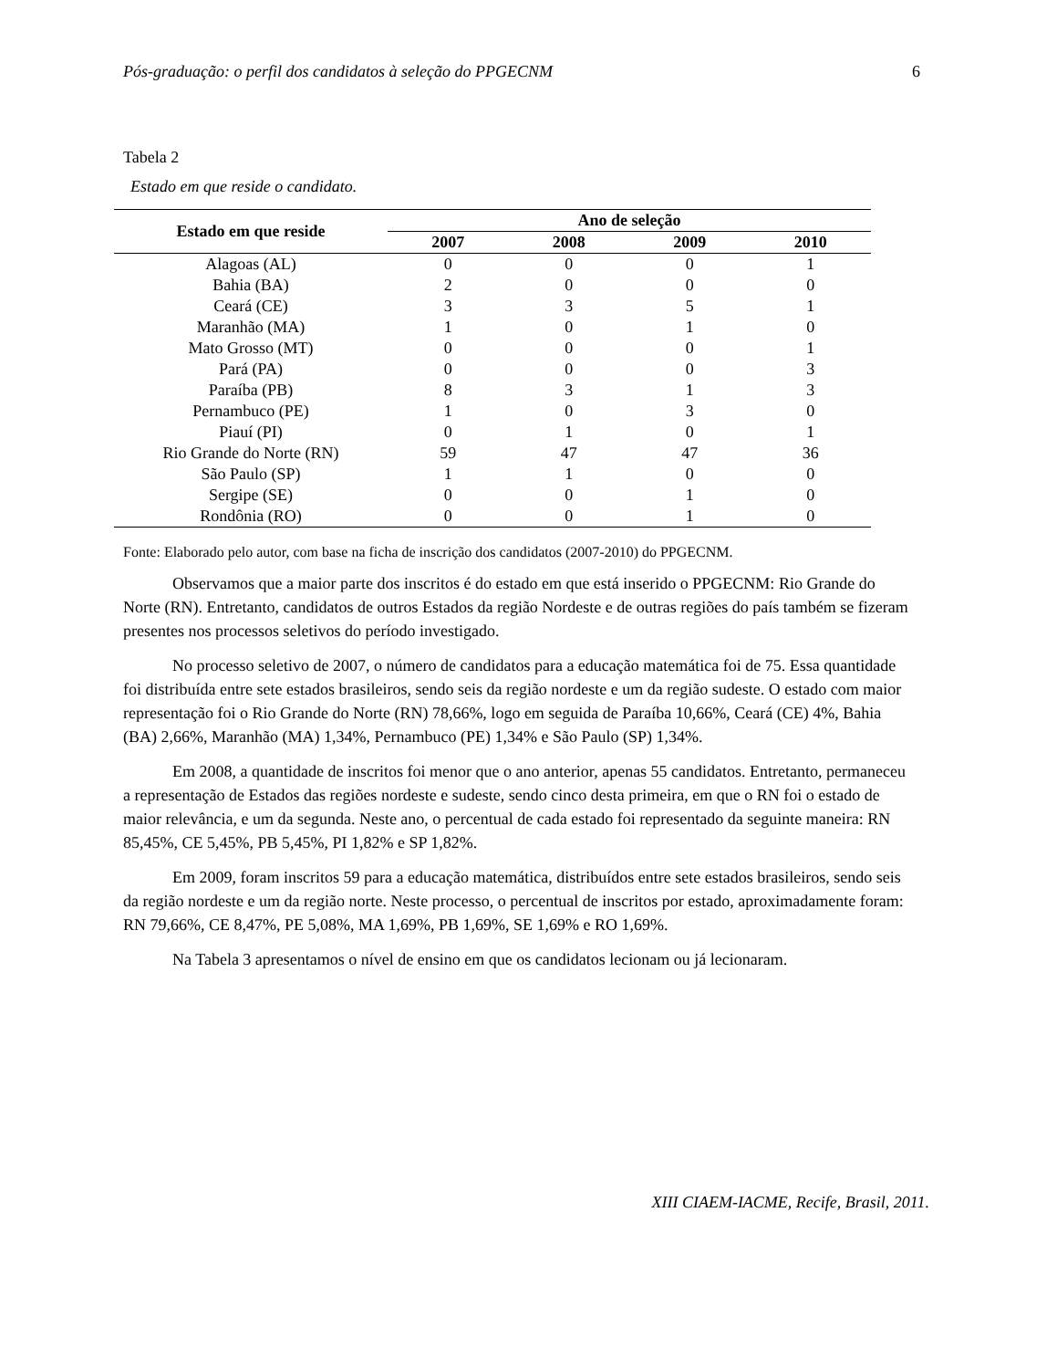Pós-graduação: o perfil dos candidatos à seleção do PPGECNM 6
Tabela 2
Estado em que reside o candidato.
| Estado em que reside | Ano de seleção | | | |
| --- | --- | --- | --- | --- |
| | 2007 | 2008 | 2009 | 2010 |
| Alagoas (AL) | 0 | 0 | 0 | 1 |
| Bahia (BA) | 2 | 0 | 0 | 0 |
| Ceará (CE) | 3 | 3 | 5 | 1 |
| Maranhão (MA) | 1 | 0 | 1 | 0 |
| Mato Grosso (MT) | 0 | 0 | 0 | 1 |
| Pará (PA) | 0 | 0 | 0 | 3 |
| Paraíba (PB) | 8 | 3 | 1 | 3 |
| Pernambuco (PE) | 1 | 0 | 3 | 0 |
| Piauí (PI) | 0 | 1 | 0 | 1 |
| Rio Grande do Norte (RN) | 59 | 47 | 47 | 36 |
| São Paulo (SP) | 1 | 1 | 0 | 0 |
| Sergipe (SE) | 0 | 0 | 1 | 0 |
| Rondônia (RO) | 0 | 0 | 1 | 0 |
Fonte: Elaborado pelo autor, com base na ficha de inscrição dos candidatos (2007-2010) do PPGECNM.
Observamos que a maior parte dos inscritos é do estado em que está inserido o PPGECNM: Rio Grande do Norte (RN). Entretanto, candidatos de outros Estados da região Nordeste e de outras regiões do país também se fizeram presentes nos processos seletivos do período investigado.
No processo seletivo de 2007, o número de candidatos para a educação matemática foi de 75. Essa quantidade foi distribuída entre sete estados brasileiros, sendo seis da região nordeste e um da região sudeste. O estado com maior representação foi o Rio Grande do Norte (RN) 78,66%, logo em seguida de Paraíba 10,66%, Ceará (CE) 4%, Bahia (BA) 2,66%, Maranhão (MA) 1,34%, Pernambuco (PE) 1,34% e São Paulo (SP) 1,34%.
Em 2008, a quantidade de inscritos foi menor que o ano anterior, apenas 55 candidatos. Entretanto, permaneceu a representação de Estados das regiões nordeste e sudeste, sendo cinco desta primeira, em que o RN foi o estado de maior relevância, e um da segunda. Neste ano, o percentual de cada estado foi representado da seguinte maneira: RN 85,45%, CE 5,45%, PB 5,45%, PI 1,82% e SP 1,82%.
Em 2009, foram inscritos 59 para a educação matemática, distribuídos entre sete estados brasileiros, sendo seis da região nordeste e um da região norte. Neste processo, o percentual de inscritos por estado, aproximadamente foram: RN 79,66%, CE 8,47%, PE 5,08%, MA 1,69%, PB 1,69%, SE 1,69% e RO 1,69%.
Na Tabela 3 apresentamos o nível de ensino em que os candidatos lecionam ou já lecionaram.
XIII CIAEM-IACME, Recife, Brasil, 2011.